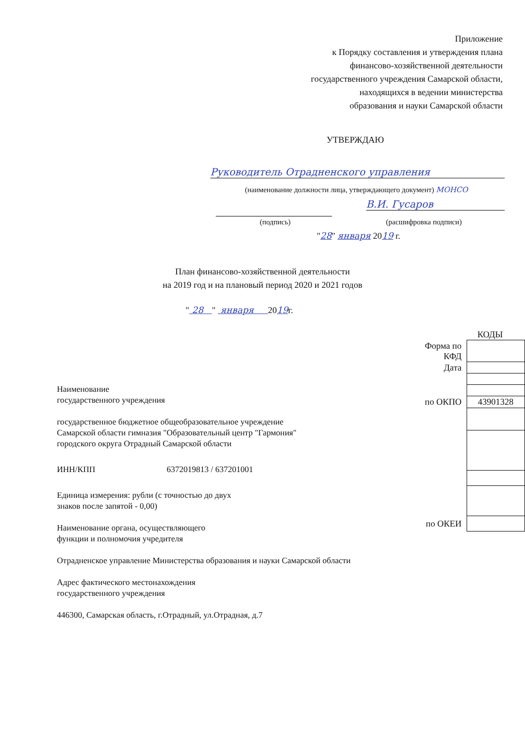Приложение
к Порядку составления и утверждения плана
финансово-хозяйственной деятельности
государственного учреждения Самарской области,
находящихся в ведении министерства
образования и науки Самарской области
УТВЕРЖДАЮ
Руководитель Отрадненского управления
(наименование должности лица, утверждающего документ) МОНСО
В.И. Гусаров
(подпись) (расшифровка подписи)
"28" января 2019 г.
План финансово-хозяйственной деятельности
на 2019 год и на плановый период 2020 и 2021 годов
" 28 " января 2019г.
КОДЫ
| Форма по КФД | |
| Дата | |
| по ОКПО | 43901328 |
| по ОКЕИ | |
Наименование
государственного учреждения
государственное бюджетное общеобразовательное учреждение
Самарской области гимназия "Образовательный центр "Гармония"
городского округа Отрадный Самарской области
ИНН/КПП 6372019813 / 637201001
Единица измерения: рубли (с точностью до двух
знаков после запятой - 0,00)
Наименование органа, осуществляющего
функции и полномочия учредителя
Отрадненское управление Министерства образования и науки Самарской области
Адрес фактического местонахождения
государственного учреждения
446300, Самарская область, г.Отрадный, ул.Отрадная, д.7